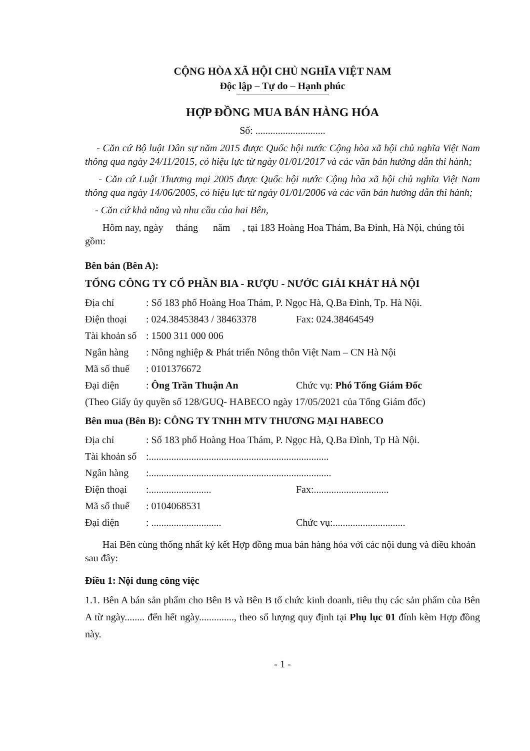CỘNG HÒA XÃ HỘI CHỦ NGHĨA VIỆT NAM
Độc lập – Tự do – Hạnh phúc
HỢP ĐỒNG MUA BÁN HÀNG HÓA
Số: ............................
- Căn cứ Bộ luật Dân sự năm 2015 được Quốc hội nước Cộng hòa xã hội chủ nghĩa Việt Nam thông qua ngày 24/11/2015, có hiệu lực từ ngày 01/01/2017 và các văn bản hướng dẫn thi hành;
- Căn cứ Luật Thương mại 2005 được Quốc hội nước Cộng hòa xã hội chủ nghĩa Việt Nam thông qua ngày 14/06/2005, có hiệu lực từ ngày 01/01/2006 và các văn bản hướng dẫn thi hành;
- Căn cứ khả năng và nhu cầu của hai Bên,
Hôm nay, ngày tháng năm , tại 183 Hoàng Hoa Thám, Ba Đình, Hà Nội, chúng tôi gồm:
Bên bán (Bên A):
TỔNG CÔNG TY CỔ PHẦN BIA - RƯỢU - NƯỚC GIẢI KHÁT HÀ NỘI
| Địa chỉ | : Số 183 phố Hoàng Hoa Thám, P. Ngọc Hà, Q.Ba Đình, Tp. Hà Nội. | |
| Điện thoại | : 024.38453843 / 38463378 | Fax: 024.38464549 |
| Tài khoản số | : 1500 311 000 006 | |
| Ngân hàng | : Nông nghiệp & Phát triển Nông thôn Việt Nam – CN Hà Nội | |
| Mã số thuế | : 0101376672 | |
| Đại diện | : Ông Trần Thuận An | Chức vụ: Phó Tổng Giám Đốc |
| (Theo Giấy ủy quyền số 128/GUQ- HABECO ngày 17/05/2021 của Tổng Giám đốc) | | |
Bên mua (Bên B): CÔNG TY TNHH MTV THƯƠNG MẠI HABECO
| Địa chỉ | : Số 183 phố Hoàng Hoa Thám, P. Ngọc Hà, Q.Ba Đình, Tp Hà Nội. | |
| Tài khoản số | :........................................................................ | |
| Ngân hàng | :......................................................................... | |
| Điện thoại | :......................... | Fax:.............................. |
| Mã số thuế | : 0104068531 | |
| Đại diện | : ............................ | Chức vụ:............................. |
Hai Bên cùng thống nhất ký kết Hợp đồng mua bán hàng hóa với các nội dung và điều khoản sau đây:
Điều 1: Nội dung công việc
1.1. Bên A bán sản phẩm cho Bên B và Bên B tổ chức kinh doanh, tiêu thụ các sản phẩm của Bên A từ ngày........ đến hết ngày.............., theo số lượng quy định tại Phụ lục 01 đính kèm Hợp đồng này.
- 1 -